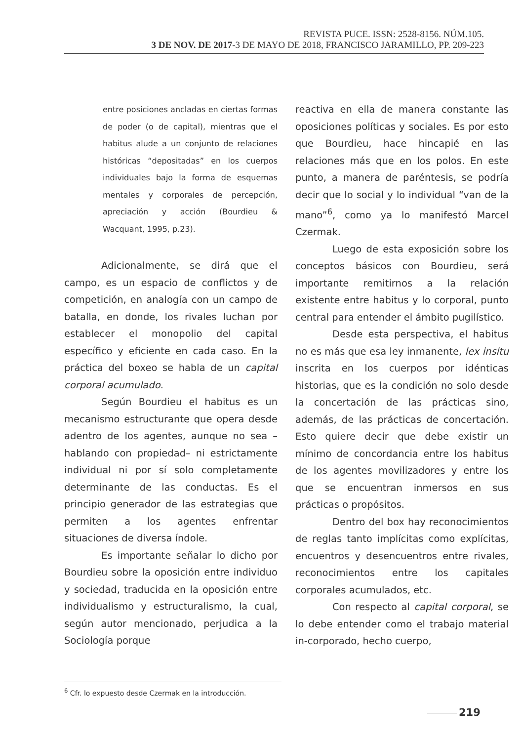REVISTA PUCE. ISSN: 2528-8156. NÚM.105.
3 DE NOV. DE 2017-3 DE MAYO DE 2018, FRANCISCO JARAMILLO, PP. 209-223
entre posiciones ancladas en ciertas formas de poder (o de capital), mientras que el habitus alude a un conjunto de relaciones históricas “depositadas” en los cuerpos individuales bajo la forma de esquemas mentales y corporales de percepción, apreciación y acción (Bourdieu & Wacquant, 1995, p.23).
Adicionalmente, se dirá que el campo, es un espacio de conflictos y de competición, en analogía con un campo de batalla, en donde, los rivales luchan por establecer el monopolio del capital específico y eficiente en cada caso. En la práctica del boxeo se habla de un capital corporal acumulado.
Según Bourdieu el habitus es un mecanismo estructurante que opera desde adentro de los agentes, aunque no sea –hablando con propiedad– ni estrictamente individual ni por sí solo completamente determinante de las conductas. Es el principio generador de las estrategias que permiten a los agentes enfrentar situaciones de diversa índole.
Es importante señalar lo dicho por Bourdieu sobre la oposición entre individuo y sociedad, traducida en la oposición entre individualismo y estructuralismo, la cual, según autor mencionado, perjudica a la Sociología porque
reactiva en ella de manera constante las oposiciones políticas y sociales. Es por esto que Bourdieu, hace hincapié en las relaciones más que en los polos. En este punto, a manera de paréntesis, se podría decir que lo social y lo individual “van de la mano”<sup>6</sup>, como ya lo manifestó Marcel Czermak.
Luego de esta exposición sobre los conceptos básicos con Bourdieu, será importante remitirnos a la relación existente entre habitus y lo corporal, punto central para entender el ámbito pugilístico.
Desde esta perspectiva, el habitus no es más que esa ley inmanente, lex insitu inscrita en los cuerpos por idénticas historias, que es la condición no solo desde la concertación de las prácticas sino, además, de las prácticas de concertación. Esto quiere decir que debe existir un mínimo de concordancia entre los habitus de los agentes movilizadores y entre los que se encuentran inmersos en sus prácticas o propósitos.
Dentro del box hay reconocimientos de reglas tanto implícitas como explícitas, encuentros y desencuentros entre rivales, reconocimientos entre los capitales corporales acumulados, etc.
Con respecto al capital corporal, se lo debe entender como el trabajo material in-corporado, hecho cuerpo,
<sup>6</sup> Cfr. lo expuesto desde Czermak en la introducción.
219